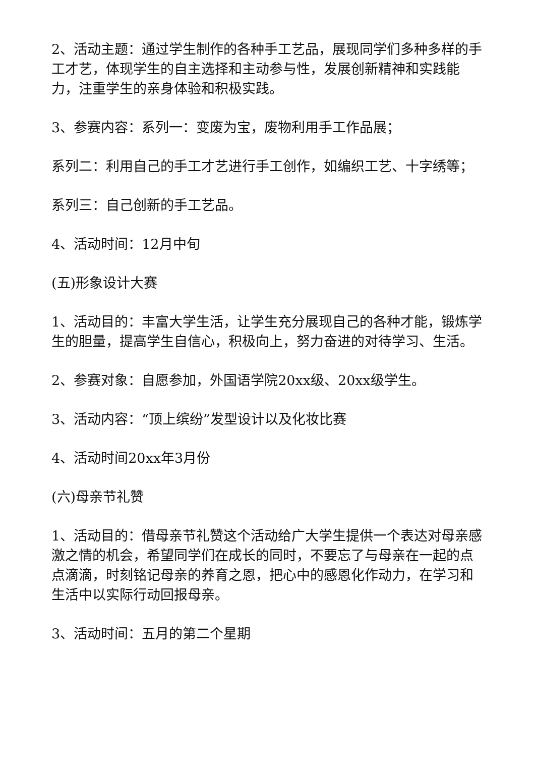2、活动主题：通过学生制作的各种手工艺品，展现同学们多种多样的手工才艺，体现学生的自主选择和主动参与性，发展创新精神和实践能力，注重学生的亲身体验和积极实践。
3、参赛内容：系列一：变废为宝，废物利用手工作品展；
系列二：利用自己的手工才艺进行手工创作，如编织工艺、十字绣等；
系列三：自己创新的手工艺品。
4、活动时间：12月中旬
(五)形象设计大赛
1、活动目的：丰富大学生活，让学生充分展现自己的各种才能，锻炼学生的胆量，提高学生自信心，积极向上，努力奋进的对待学习、生活。
2、参赛对象：自愿参加，外国语学院20xx级、20xx级学生。
3、活动内容：“顶上缤纷”发型设计以及化妆比赛
4、活动时间20xx年3月份
(六)母亲节礼赞
1、活动目的：借母亲节礼赞这个活动给广大学生提供一个表达对母亲感激之情的机会，希望同学们在成长的同时，不要忘了与母亲在一起的点点滴滴，时刻铭记母亲的养育之恩，把心中的感恩化作动力，在学习和生活中以实际行动回报母亲。
3、活动时间：五月的第二个星期